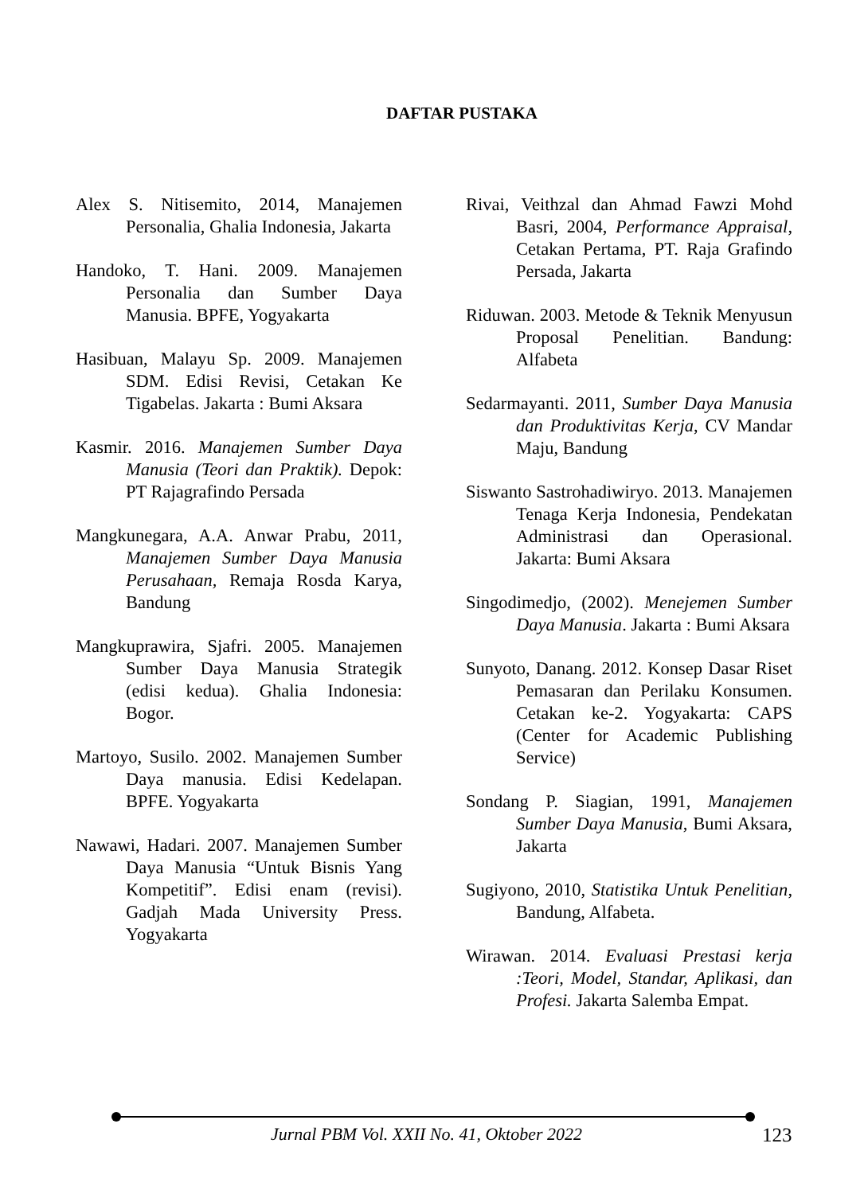DAFTAR PUSTAKA
Alex S. Nitisemito, 2014, Manajemen Personalia, Ghalia Indonesia, Jakarta
Handoko, T. Hani. 2009. Manajemen Personalia dan Sumber Daya Manusia. BPFE, Yogyakarta
Hasibuan, Malayu Sp. 2009. Manajemen SDM. Edisi Revisi, Cetakan Ke Tigabelas. Jakarta : Bumi Aksara
Kasmir. 2016. Manajemen Sumber Daya Manusia (Teori dan Praktik). Depok: PT Rajagrafindo Persada
Mangkunegara, A.A. Anwar Prabu, 2011, Manajemen Sumber Daya Manusia Perusahaan, Remaja Rosda Karya, Bandung
Mangkuprawira, Sjafri. 2005. Manajemen Sumber Daya Manusia Strategik (edisi kedua). Ghalia Indonesia: Bogor.
Martoyo, Susilo. 2002. Manajemen Sumber Daya manusia. Edisi Kedelapan. BPFE. Yogyakarta
Nawawi, Hadari. 2007. Manajemen Sumber Daya Manusia “Untuk Bisnis Yang Kompetitif”. Edisi enam (revisi). Gadjah Mada University Press. Yogyakarta
Rivai, Veithzal dan Ahmad Fawzi Mohd Basri, 2004, Performance Appraisal, Cetakan Pertama, PT. Raja Grafindo Persada, Jakarta
Riduwan. 2003. Metode & Teknik Menyusun Proposal Penelitian. Bandung: Alfabeta
Sedarmayanti. 2011, Sumber Daya Manusia dan Produktivitas Kerja, CV Mandar Maju, Bandung
Siswanto Sastrohadiwiryo. 2013. Manajemen Tenaga Kerja Indonesia, Pendekatan Administrasi dan Operasional. Jakarta: Bumi Aksara
Singodimedjo, (2002). Menejemen Sumber Daya Manusia. Jakarta : Bumi Aksara
Sunyoto, Danang. 2012. Konsep Dasar Riset Pemasaran dan Perilaku Konsumen. Cetakan ke-2. Yogyakarta: CAPS (Center for Academic Publishing Service)
Sondang P. Siagian, 1991, Manajemen Sumber Daya Manusia, Bumi Aksara, Jakarta
Sugiyono, 2010, Statistika Untuk Penelitian, Bandung, Alfabeta.
Wirawan. 2014. Evaluasi Prestasi kerja :Teori, Model, Standar, Aplikasi, dan Profesi. Jakarta Salemba Empat.
Jurnal PBM Vol. XXII No. 41, Oktober 2022 123